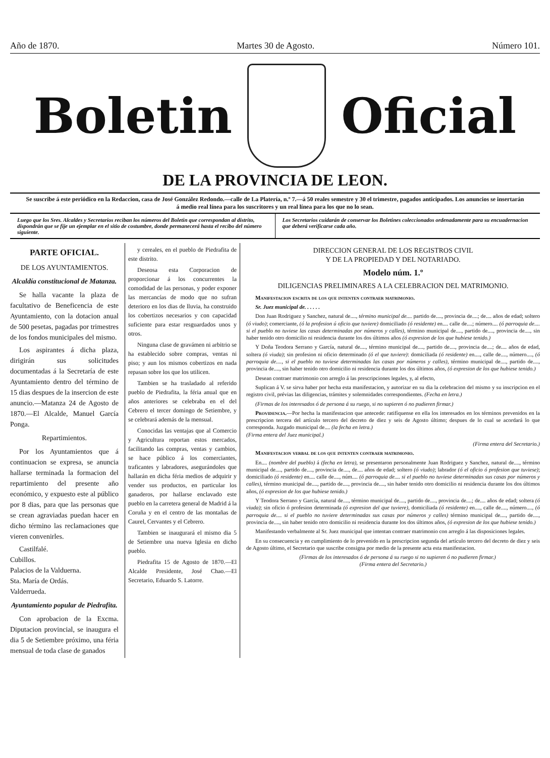Año de 1870. Martes 30 de Agosto. Número 101.
Boletin Oficial
DE LA PROVINCIA DE LEON.
Se suscribe á este periódico en la Redaccion, casa de José González Redondo.—calle de La Platería, n.º 7.—á 50 reales semestre y 30 el trimestre, pagados anticipados. Los anuncios se insertarán á medio real línea para los suscritores y un real línea para los que no lo sean.
Luego que los Sres. Alcaldes y Secretarios reciban los números del Boletin que correspondan al distrito, dispondrán que se fije un ejemplar en el sitio de costumbre, donde permanecerá hasta el recibo del número siguiente.
Los Secretarios cuidarán de conservar los Boletines coleccionados ordenadamente para su encuadernacion que deberá verificarse cada año.
PARTE OFICIAL.
DE LOS AYUNTAMIENTOS.
Alcaldía constitucional de Matanza.
Se halla vacante la plaza de facultativo de Beneficencia de este Ayuntamiento, con la dotacion anual de 500 pesetas, pagadas por trimestres de los fondos municipales del mismo.
Los aspirantes á dicha plaza, dirigirán sus solicitudes documentadas á la Secretaría de este Ayuntamiento dentro del término de 15 dias despues de la insercion de este anuncio.—Matanza 24 de Agosto de 1870.—El Alcalde, Manuel García Ponga.
Repartimientos.
Por los Ayuntamientos que á continuacion se expresa, se anuncia hallarse terminada la formacion del repartimiento del presente año económico, y expuesto este al público por 8 dias, para que las personas que se crean agraviadas puedan hacer en dicho término las reclamaciones que vieren convenirles.
Castilfalé.
Cubillos.
Palacios de la Valduerna.
Sta. María de Ordás.
Valderrueda.
Ayuntamiento popular de Piedrafita.
Con aprobacion de la Excma. Diputacion provincial, se inaugura el dia 5 de Setiembre próximo, una féria mensual de toda clase de ganados
y cereales, en el pueblo de Piedrafita de este distrito.
Deseosa esta Corporacion de proporcionar á los concurrentes la comodidad de las personas, y poder exponer las mercancías de modo que no sufran deterioro en los dias de lluvia, ha construido los cobertizos necesarios y con capacidad suficiente para estar resguardados unos y otros.
Ninguna clase de gravámen ni arbitrio se ha establecido sobre compras, ventas ni piso; y aun los mismos cobertizos en nada repasan sobre los que los utilicen.
Tambien se ha trasladado al referido pueblo de Piedrafita, la féria anual que en años anteriores se celebraba en el del Cebrero el tercer domingo de Setiembre, y se celebrará además de la mensual.
Conocidas las ventajas que al Comercio y Agricultura reportan estos mercados, facilitando las compras, ventas y cambios, se hace público á los comerciantes, traficantes y labradores, asegurándoles que hallarán en dicha féria medios de adquirir y vender sus productos, en particular los ganaderos, por hallarse enclavado este pueblo en la carretera general de Madrid á la Coruña y en el centro de las montañas de Caurel, Cervantes y el Cebrero.
Tambien se inaugurará el mismo dia 5 de Setiembre una nueva Iglesia en dicho pueblo.
Piedrafita 15 de Agosto de 1870.—El Alcalde Presidente, José Chao.—El Secretario, Eduardo S. Latorre.
DIRECCION GENERAL DE LOS REGISTROS CIVIL
Y DE LA PROPIEDAD Y DEL NOTARIADO.
Modelo núm. 1.º
DILIGENCIAS PRELIMINARES A LA CELEBRACION DEL MATRIMONIO.
Manifestacion escrita de los que intenten contraer matrimonio.
Sr. Juez municipal de. . . . . .
Don Juan Rodriguez y Sanchez, natural de...., término municipal de.... partido de...., provincia de....; de.... años de edad; soltero (ó viudo); comerciante, (ó la profesion ú oficio que tuviere) domiciliado (ó residente) en.... calle de....; número.... (ó parroquia de.... si el pueblo no tuviese las casas determinadas por números y calles), término municipal de...., partido de...., provincia de...., sin haber tenido otro domicilio ni residencia durante los dos últimos años (ó expresion de los que hubiese tenido.)
Y Doña Teodora Serrano y García, natural de...., término municipal de...., partido de...., provincia de....; de.... años de edad, soltera (ó viuda); sin profesion ni oficio determinado (ó el que tuviere): domiciliada (ó residente) en...., calle de...., número...., (ó parroquia de...., si el pueblo no tuviese determinadas las casas por números y calles), término municipal de...., partido de...., provincia de...., sin haber tenido otro domicilio ni residencia durante los dos últimos años, (ó expresion de los que hubiese tenido.)
Desean contraer matrimonio con arreglo á las prescripciones legales, y, al efecto,
Suplican á V. se sirva haber por hecha esta manifestacion, y autorizar en su dia la celebracion del mismo y su inscripcion en el registro civil, prévias las diligencias, trámites y solemnidades correspondientes. (Fecha en letra.)
(Firmas de los interesados ó de persona á su ruego, si no supieren ó no pudieren firmar.)
Providencia.—Por hecha la manifestacion que antecede: ratifíquense en ella los interesados en los términos prevenidos en la prescripcion tercera del artículo tercero del decreto de diez y seis de Agosto último; despues de lo cual se acordará lo que corresponda. Juzgado municipal de.... (la fecha en letra.)
(Firma entera del Juez municipal.)
(Firma entera del Secretario.)
Manifestacion verbal de los que intenten contraer matrimonio.
En.... (nombre del pueblo) á (fecha en letra), se presentaron personalmente Juan Rodriguez y Sanchez, natural de...., término municipal de...., partido de...., provincia de...., de.... años de edad; soltero (ó viudo); labrador (ó el oficio ó profesion que tuviese); domiciliado (ó residente) en.... calle de...., núm.... (ó parroquia de.... si el pueblo no tuviese determinadas sus casas por números y calles), término municipal de...., partido de...., provincia de...., sin haber tenido otro domicilio ni residencia durante los dos últimos años, (ó expresion de los que hubiese tenido.)
Y Teodora Serrano y García, natural de...., término municipal de...., partido de...., provincia de....; de.... años de edad; soltera (ó viuda); sin oficio ó profesion determinada (ó expresion del que tuviere), domiciliada (ó residente) en...., calle de...., número...., (ó parroquia de.... si el pueblo no tuviere determinadas sus casas por números y calles) término municipal de...., partido de...., provincia de...., sin haber tenido otro domicilio ni residencia durante los dos últimos años, (ó expresion de los que hubiese tenido.)
Manifestando verbalmente al Sr. Juez municipal que intentan contraer matrimonio con arreglo á las disposiciones legales.
En su consecuencia y en cumplimiento de lo prevenido en la prescripcion segunda del artículo tercero del decreto de diez y seis de Agosto último, el Secretario que suscribe consigna por medio de la presente acta esta manifestacion.
(Firmas de los interesados ó de persona á su ruego si no supieren ó no pudieren firmar.)
(Firma entera del Secretario.)